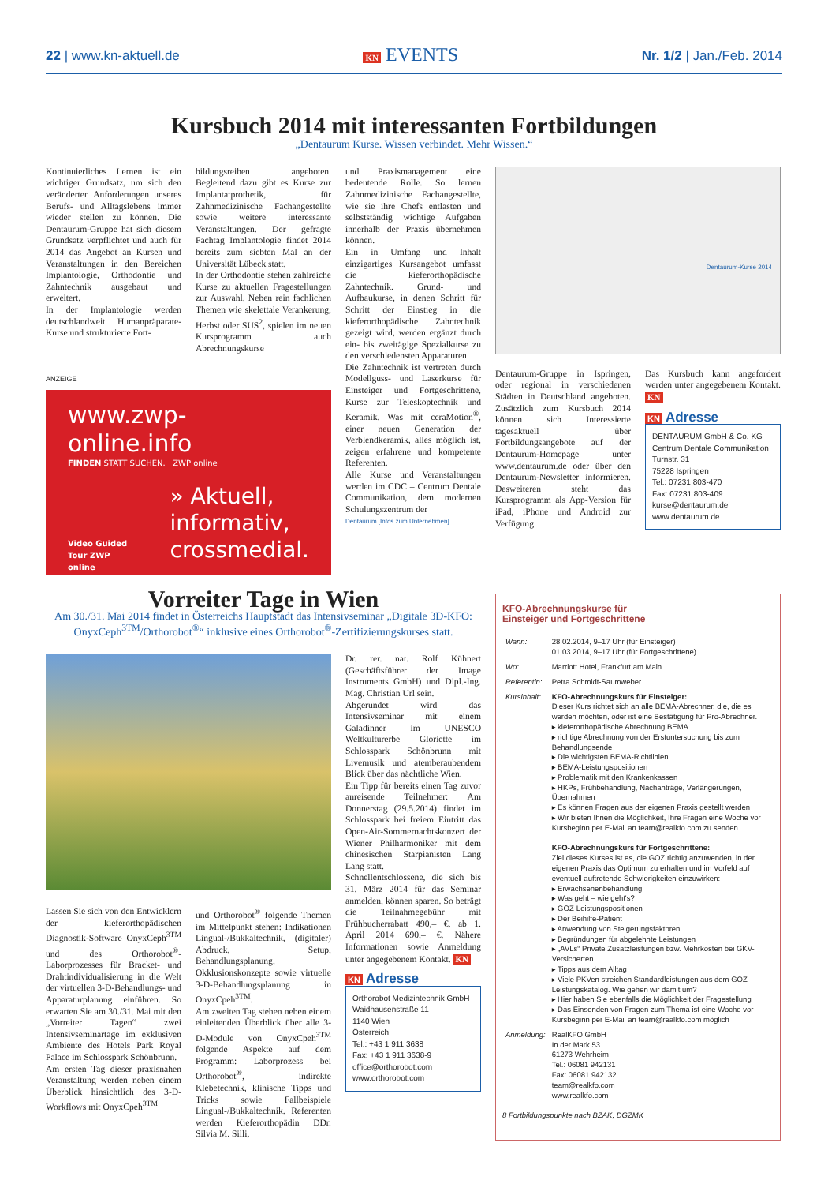22 | www.kn-aktuell.de KN EVENTS Nr. 1/2 | Jan./Feb. 2014
Kursbuch 2014 mit interessanten Fortbildungen
„Dentaurum Kurse. Wissen verbindet. Mehr Wissen.“
Kontinuierliches Lernen ist ein wichtiger Grundsatz, um sich den veränderten Anforderungen unseres Berufs- und Alltagslebens immer wieder stellen zu können. Die Dentaurum-Gruppe hat sich diesem Grundsatz verpflichtet und auch für 2014 das Angebot an Kursen und Veranstaltungen in den Bereichen Implantologie, Orthodontie und Zahntechnik ausgebaut und erweitert.
In der Implantologie werden deutschlandweit Humanpräparate-Kurse und strukturierte Fort-
bildungsreihen angeboten. Begleitend dazu gibt es Kurse zur Implantatprothetik, für Zahnmedizinische Fachangestellte sowie weitere interessante Veranstaltungen. Der gefragte Fachtag Implantologie findet 2014 bereits zum siebten Mal an der Universität Lübeck statt.
In der Orthodontie stehen zahlreiche Kurse zu aktuellen Fragestellungen zur Auswahl. Neben rein fachlichen Themen wie skelettale Verankerung, Herbst oder SUS<sup>2</sup>, spielen im neuen Kursprogramm auch Abrechnungskurse
ANZEIGE
www.zwp-online.info
FINDEN STATT SUCHEN. ZWP online
Video Guided
Tour ZWP online
» Aktuell,
informativ,
crossmedial.
und Praxismanagement eine bedeutende Rolle. So lernen Zahnmedizinische Fachangestellte, wie sie ihre Chefs entlasten und selbstständig wichtige Aufgaben innerhalb der Praxis übernehmen können.
Ein in Umfang und Inhalt einzigartiges Kursangebot umfasst die kieferorthopädische Zahntechnik. Grund- und Aufbaukurse, in denen Schritt für Schritt der Einstieg in die kieferorthopädische Zahntechnik gezeigt wird, werden ergänzt durch ein- bis zweitägige Spezialkurse zu den verschiedensten Apparaturen.
Die Zahntechnik ist vertreten durch Modellguss- und Laserkurse für Einsteiger und Fortgeschrittene, Kurse zur Teleskoptechnik und Keramik. Was mit ceraMotion<sup>®</sup>, einer neuen Generation der Verblendkeramik, alles möglich ist, zeigen erfahrene und kompetente Referenten.
Alle Kurse und Veranstaltungen werden im CDC – Centrum Dentale Communikation, dem modernen Schulungszentrum der
Dentaurum [Infos zum Unternehmen]
Dentaurum-Kurse 2014
Dentaurum-Gruppe in Ispringen, oder regional in verschiedenen Städten in Deutschland angeboten. Zusätzlich zum Kursbuch 2014 können sich Interessierte tagesaktuell über Fortbildungsangebote auf der Dentaurum-Homepage unter www.dentaurum.de oder über den Dentaurum-Newsletter informieren. Desweiteren steht das Kursprogramm als App-Version für iPad, iPhone und Android zur Verfügung.
Das Kursbuch kann angefordert werden unter angegebenem Kontakt. KN
KN Adresse
DENTAURUM GmbH & Co. KG
Centrum Dentale Communikation
Turnstr. 31
75228 Ispringen
Tel.: 07231 803-470
Fax: 07231 803-409
kurse@dentaurum.de
www.dentaurum.de
Vorreiter Tage in Wien
Am 30./31. Mai 2014 findet in Österreichs Hauptstadt das Intensivseminar „Digitale 3D-KFO: OnyxCeph<sup>3TM</sup>/Orthorobot<sup>®</sup>“ inklusive eines Orthorobot<sup>®</sup>-Zertifizierungskurses statt.
Lassen Sie sich von den Entwicklern der kieferorthopädischen Diagnostik-Software OnyxCeph<sup>3TM</sup> und des Orthorobot<sup>®</sup>-Laborprozesses für Bracket- und Drahtindividualisierung in die Welt der virtuellen 3-D-Behandlungs- und Apparaturplanung einführen. So erwarten Sie am 30./31. Mai mit den „Vorreiter Tagen“ zwei Intensivseminartage im exklusiven Ambiente des Hotels Park Royal Palace im Schlosspark Schönbrunn.
Am ersten Tag dieser praxisnahen Veranstaltung werden neben einem Überblick hinsichtlich des 3-D-Workflows mit OnyxCpeh<sup>3TM</sup>
und Orthorobot<sup>®</sup> folgende Themen im Mittelpunkt stehen: Indikationen Lingual-/Bukkaltechnik, (digitaler) Abdruck, Setup, Behandlungsplanung, Okklusionskonzepte sowie virtuelle 3-D-Behandlungsplanung in OnyxCpeh<sup>3TM</sup>.
Am zweiten Tag stehen neben einem einleitenden Überblick über alle 3-D-Module von OnyxCpeh<sup>3TM</sup> folgende Aspekte auf dem Programm: Laborprozess bei Orthorobot<sup>®</sup>, indirekte Klebetechnik, klinische Tipps und Tricks sowie Fallbeispiele Lingual-/Bukkaltechnik. Referenten werden Kieferorthopädin DDr. Silvia M. Silli,
Dr. rer. nat. Rolf Kühnert (Geschäftsführer der Image Instruments GmbH) und Dipl.-Ing. Mag. Christian Url sein.
Abgerundet wird das Intensivseminar mit einem Galadinner im UNESCO Weltkulturerbe Gloriette im Schlosspark Schönbrunn mit Livemusik und atemberaubendem Blick über das nächtliche Wien.
Ein Tipp für bereits einen Tag zuvor anreisende Teilnehmer: Am Donnerstag (29.5.2014) findet im Schlosspark bei freiem Eintritt das Open-Air-Sommernachtskonzert der Wiener Philharmoniker mit dem chinesischen Starpianisten Lang Lang statt.
Schnellentschlossene, die sich bis 31. März 2014 für das Seminar anmelden, können sparen. So beträgt die Teilnahmegebühr mit Frühbucherrabatt 490,– €, ab 1. April 2014 690,– €. Nähere Informationen sowie Anmeldung unter angegebenem Kontakt. KN
KN Adresse
Orthorobot Medizintechnik GmbH
Waidhausenstraße 11
1140 Wien
Österreich
Tel.: +43 1 911 3638
Fax: +43 1 911 3638-9
office@orthorobot.com
www.orthorobot.com
KFO-Abrechnungskurse für
Einsteiger und Fortgeschrittene
| Wann: | 28.02.2014, 9–17 Uhr (für Einsteiger) 01.03.2014, 9–17 Uhr (für Fortgeschrittene) |
| Wo: | Marriott Hotel, Frankfurt am Main |
| Referentin: | Petra Schmidt-Saumweber |
| Kursinhalt: | KFO-Abrechnungskurs für Einsteiger: Dieser Kurs richtet sich an alle BEMA-Abrechner, die, die es werden möchten, oder ist eine Bestätigung für Pro-Abrechner. ▸ kieferorthopädische Abrechnung BEMA ▸ richtige Abrechnung von der Erstuntersuchung bis zum Behandlungsende ▸ Die wichtigsten BEMA-Richtlinien ▸ BEMA-Leistungspositionen ▸ Problematik mit den Krankenkassen ▸ HKPs, Frühbehandlung, Nachanträge, Verlängerungen, Übernahmen ▸ Es können Fragen aus der eigenen Praxis gestellt werden ▸ Wir bieten Ihnen die Möglichkeit, Ihre Fragen eine Woche vor Kursbeginn per E-Mail an team@realkfo.com zu senden KFO-Abrechnungskurs für Fortgeschrittene: Ziel dieses Kurses ist es, die GOZ richtig anzuwenden, in der eigenen Praxis das Optimum zu erhalten und im Vorfeld auf eventuell auftretende Schwierigkeiten einzuwirken: ▸ Erwachsenenbehandlung ▸ Was geht – wie geht's? ▸ GOZ-Leistungspositionen ▸ Der Beihilfe-Patient ▸ Anwendung von Steigerungsfaktoren ▸ Begründungen für abgelehnte Leistungen ▸ „AVLs“ Private Zusatzleistungen bzw. Mehrkosten bei GKV-Versicherten ▸ Tipps aus dem Alltag ▸ Viele PKVen streichen Standardleistungen aus dem GOZ-Leistungskatalog. Wie gehen wir damit um? ▸ Hier haben Sie ebenfalls die Möglichkeit der Fragestellung ▸ Das Einsenden von Fragen zum Thema ist eine Woche vor Kursbeginn per E-Mail an team@realkfo.com möglich |
| Anmeldung: | RealKFO GmbH In der Mark 53 61273 Wehrheim Tel.: 06081 942131 Fax: 06081 942132 team@realkfo.com www.realkfo.com |
8 Fortbildungspunkte nach BZAK, DGZMK